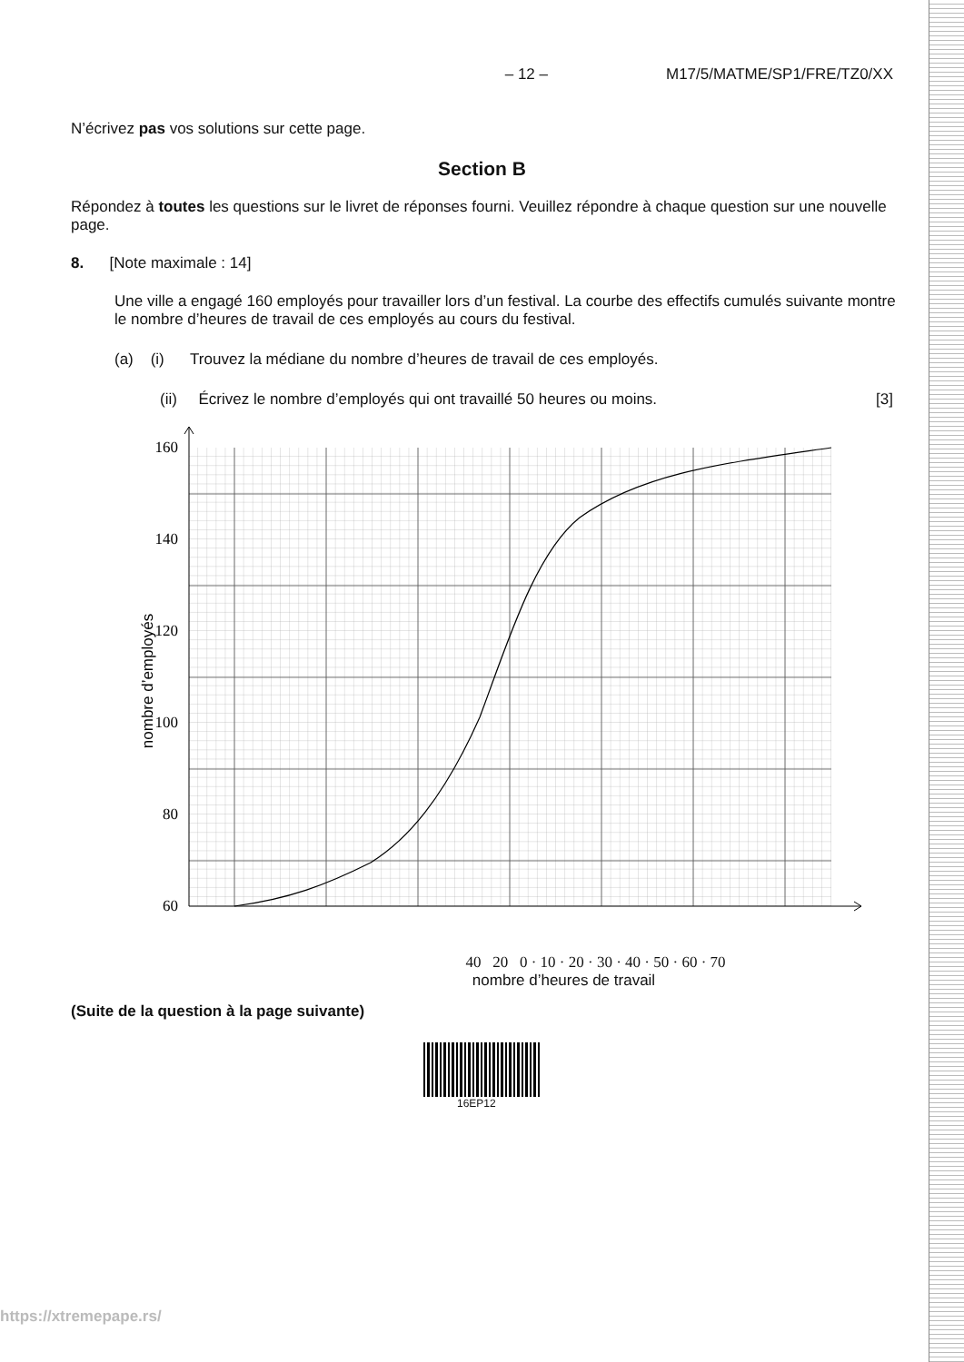– 12 – M17/5/MATME/SP1/FRE/TZ0/XX
N’écrivez pas vos solutions sur cette page.
Section B
Répondez à toutes les questions sur le livret de réponses fourni. Veuillez répondre à chaque question sur une nouvelle page.
8. [Note maximale : 14]
Une ville a engagé 160 employés pour travailler lors d’un festival. La courbe des effectifs cumulés suivante montre le nombre d’heures de travail de ces employés au cours du festival.
(a) (i) Trouvez la médiane du nombre d’heures de travail de ces employés.
(ii) Écrivez le nombre d’employés qui ont travaillé 50 heures ou moins. [3]
160
140
120
100
80
60
nombre d’employés
40 20 0 · 10 · 20 · 30 · 40 · 50 · 60 · 70
nombre d’heures de travail
(Suite de la question à la page suivante)
16EP12
https://xtremepape.rs/